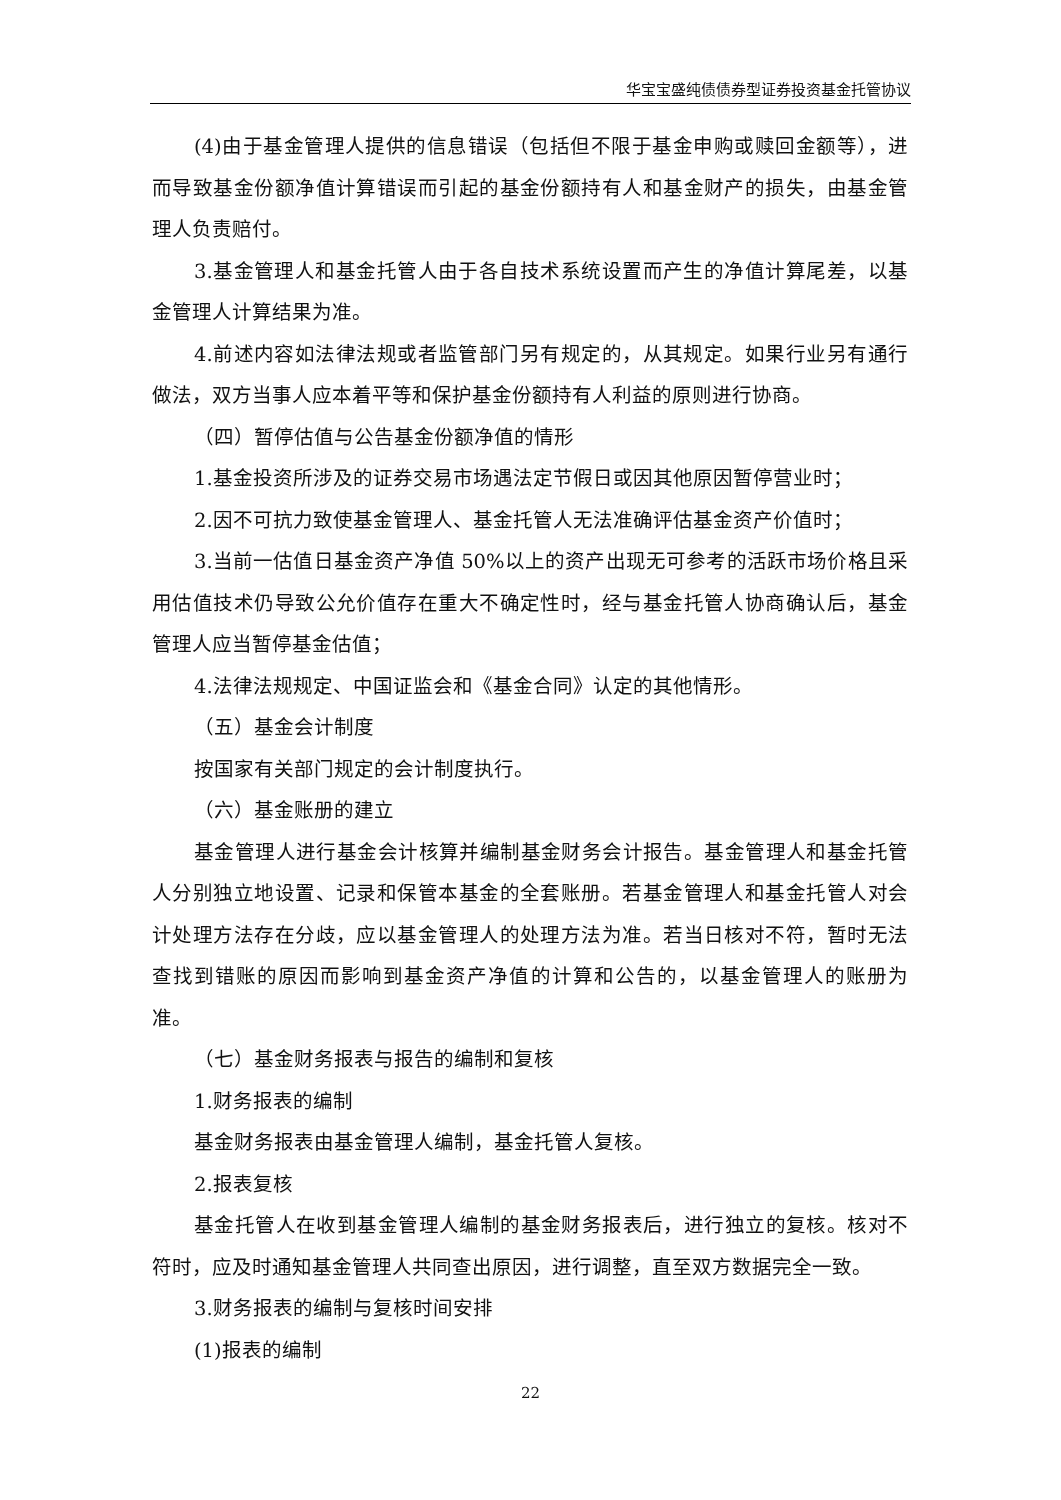华宝宝盛纯债债券型证券投资基金托管协议
(4)由于基金管理人提供的信息错误（包括但不限于基金申购或赎回金额等），进而导致基金份额净值计算错误而引起的基金份额持有人和基金财产的损失，由基金管理人负责赔付。
3.基金管理人和基金托管人由于各自技术系统设置而产生的净值计算尾差，以基金管理人计算结果为准。
4.前述内容如法律法规或者监管部门另有规定的，从其规定。如果行业另有通行做法，双方当事人应本着平等和保护基金份额持有人利益的原则进行协商。
（四）暂停估值与公告基金份额净值的情形
1.基金投资所涉及的证券交易市场遇法定节假日或因其他原因暂停营业时；
2.因不可抗力致使基金管理人、基金托管人无法准确评估基金资产价值时；
3.当前一估值日基金资产净值 50%以上的资产出现无可参考的活跃市场价格且采用估值技术仍导致公允价值存在重大不确定性时，经与基金托管人协商确认后，基金管理人应当暂停基金估值；
4.法律法规规定、中国证监会和《基金合同》认定的其他情形。
（五）基金会计制度
按国家有关部门规定的会计制度执行。
（六）基金账册的建立
基金管理人进行基金会计核算并编制基金财务会计报告。基金管理人和基金托管人分别独立地设置、记录和保管本基金的全套账册。若基金管理人和基金托管人对会计处理方法存在分歧，应以基金管理人的处理方法为准。若当日核对不符，暂时无法查找到错账的原因而影响到基金资产净值的计算和公告的，以基金管理人的账册为准。
（七）基金财务报表与报告的编制和复核
1.财务报表的编制
基金财务报表由基金管理人编制，基金托管人复核。
2.报表复核
基金托管人在收到基金管理人编制的基金财务报表后，进行独立的复核。核对不符时，应及时通知基金管理人共同查出原因，进行调整，直至双方数据完全一致。
3.财务报表的编制与复核时间安排
(1)报表的编制
22